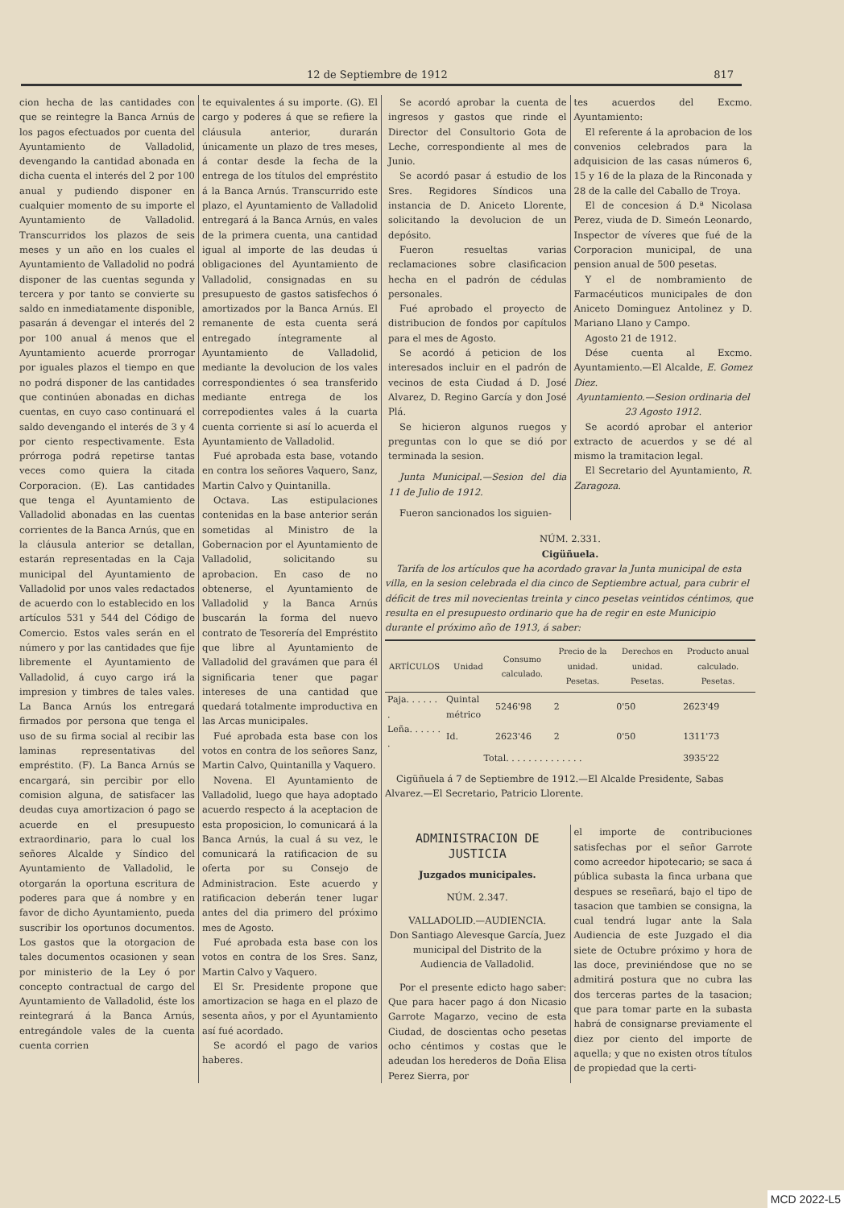12 de Septiembre de 1912 817
cion hecha de las cantidades con que se reintegre la Banca Arnús de los pagos efectuados por cuenta del Ayuntamiento de Valladolid, devengando la cantidad abonada en dicha cuenta el interés del 2 por 100 anual y pudiendo disponer en cualquier momento de su importe el Ayuntamiento de Valladolid. Transcurridos los plazos de seis meses y un año en los cuales el Ayuntamiento de Valladolid no podrá disponer de las cuentas segunda y tercera y por tanto se convierte su saldo en inmediatamente disponible, pasarán á devengar el interés del 2 por 100 anual á menos que el Ayuntamiento acuerde prorrogar por iguales plazos el tiempo en que no podrá disponer de las cantidades que continúen abonadas en dichas cuentas, en cuyo caso continuará el saldo devengando el interés de 3 y 4 por ciento respectivamente. Esta prórroga podrá repetirse tantas veces como quiera la citada Corporacion. (E). Las cantidades que tenga el Ayuntamiento de Valladolid abonadas en las cuentas corrientes de la Banca Arnús, que en la cláusula anterior se detallan, estarán representadas en la Caja municipal del Ayuntamiento de Valladolid por unos vales redactados de acuerdo con lo establecido en los artículos 531 y 544 del Código de Comercio. Estos vales serán en el número y por las cantidades que fije libremente el Ayuntamiento de Valladolid, á cuyo cargo irá la impresion y timbres de tales vales. La Banca Arnús los entregará firmados por persona que tenga el uso de su firma social al recibir las laminas representativas del empréstito. (F). La Banca Arnús se encargará, sin percibir por ello comision alguna, de satisfacer las deudas cuya amortizacion ó pago se acuerde en el presupuesto extraordinario, para lo cual los señores Alcalde y Síndico del Ayuntamiento de Valladolid, le otorgarán la oportuna escritura de poderes para que á nombre y en favor de dicho Ayuntamiento, pueda suscribir los oportunos documentos. Los gastos que la otorgacion de tales documentos ocasionen y sean por ministerio de la Ley ó por concepto contractual de cargo del Ayuntamiento de Valladolid, éste los reintegrará á la Banca Arnús, entregándole vales de la cuenta cuenta corrien
te equivalentes á su importe. (G). El cargo y poderes á que se refiere la cláusula anterior, durarán únicamente un plazo de tres meses, á contar desde la fecha de la entrega de los títulos del empréstito á la Banca Arnús. Transcurrido este plazo, el Ayuntamiento de Valladolid entregará á la Banca Arnús, en vales de la primera cuenta, una cantidad igual al importe de las deudas ú obligaciones del Ayuntamiento de Valladolid, consignadas en su presupuesto de gastos satisfechos ó amortizados por la Banca Arnús. El remanente de esta cuenta será entregado íntegramente al Ayuntamiento de Valladolid, mediante la devolucion de los vales correspondientes ó sea transferido mediante entrega de los correpodientes vales á la cuarta cuenta corriente si así lo acuerda el Ayuntamiento de Valladolid.
Fué aprobada esta base, votando en contra los señores Vaquero, Sanz, Martin Calvo y Quintanilla.
Octava. Las estipulaciones contenidas en la base anterior serán sometidas al Ministro de la Gobernacion por el Ayuntamiento de Valladolid, solicitando su aprobacion. En caso de no obtenerse, el Ayuntamiento de Valladolid y la Banca Arnús buscarán la forma del nuevo contrato de Tesorería del Empréstito que libre al Ayuntamiento de Valladolid del gravámen que para él significaria tener que pagar intereses de una cantidad que quedará totalmente improductiva en las Arcas municipales.
Fué aprobada esta base con los votos en contra de los señores Sanz, Martin Calvo, Quintanilla y Vaquero.
Novena. El Ayuntamiento de Valladolid, luego que haya adoptado acuerdo respecto á la aceptacion de esta proposicion, lo comunicará á la Banca Arnús, la cual á su vez, le comunicará la ratificacion de su oferta por su Consejo de Administracion. Este acuerdo y ratificacion deberán tener lugar antes del dia primero del próximo mes de Agosto.
Fué aprobada esta base con los votos en contra de los Sres. Sanz, Martin Calvo y Vaquero.
El Sr. Presidente propone que amortizacion se haga en el plazo de sesenta años, y por el Ayuntamiento así fué acordado.
Se acordó el pago de varios haberes.
Se acordó aprobar la cuenta de ingresos y gastos que rinde el Director del Consultorio Gota de Leche, correspondiente al mes de Junio.
Se acordó pasar á estudio de los Sres. Regidores Síndicos una instancia de D. Aniceto Llorente, solicitando la devolucion de un depósito.
Fueron resueltas varias reclamaciones sobre clasificacion hecha en el padrón de cédulas personales.
Fué aprobado el proyecto de distribucion de fondos por capítulos para el mes de Agosto.
Se acordó á peticion de los interesados incluir en el padrón de vecinos de esta Ciudad á D. José Alvarez, D. Regino García y don José Plá.
Se hicieron algunos ruegos y preguntas con lo que se dió por terminada la sesion.
Junta Municipal.—Sesion del dia 11 de Julio de 1912.
Fueron sancionados los siguien-
tes acuerdos del Excmo. Ayuntamiento:
El referente á la aprobacion de los convenios celebrados para la adquisicion de las casas números 6, 15 y 16 de la plaza de la Rinconada y 28 de la calle del Caballo de Troya.
El de concesion á D.ª Nicolasa Perez, viuda de D. Simeón Leonardo, Inspector de víveres que fué de la Corporacion municipal, de una pension anual de 500 pesetas.
Y el de nombramiento de Farmacéuticos municipales de don Aniceto Dominguez Antolinez y D. Mariano Llano y Campo.
Agosto 21 de 1912.
Dése cuenta al Excmo. Ayuntamiento.—El Alcalde, E. Gomez Diez.
Ayuntamiento.—Sesion ordinaria del 23 Agosto 1912.
Se acordó aprobar el anterior extracto de acuerdos y se dé al mismo la tramitacion legal.
El Secretario del Ayuntamiento, R. Zaragoza.
NÚM. 2.331.
Cigüñuela.
Tarifa de los artículos que ha acordado gravar la Junta municipal de esta villa, en la sesion celebrada el dia cinco de Septiembre actual, para cubrir el déficit de tres mil novecientas treinta y cinco pesetas veintidos céntimos, que resulta en el presupuesto ordinario que ha de regir en este Municipio durante el próximo año de 1913, á saber:
| ARTÍCULOS | Unidad | Consumo calculado. | Precio de la unidad. Pesetas. | Derechos en unidad. Pesetas. | Producto anual calculado. Pesetas. |
| --- | --- | --- | --- | --- | --- |
| Paja. . . . . . . | Quintal métrico | 5246'98 | 2 | 0'50 | 2623'49 |
| Leña. . . . . . . | Id. | 2623'46 | 2 | 0'50 | 1311'73 |
| Total. . . . . . . . . . . . . . | | | | | 3935'22 |
Cigüñuela á 7 de Septiembre de 1912.—El Alcalde Presidente, Sabas Alvarez.—El Secretario, Patricio Llorente.
ADMINISTRACION DE JUSTICIA
Juzgados municipales.
NÚM. 2.347.
VALLADOLID.—AUDIENCIA.
Don Santiago Alevesque García, Juez municipal del Distrito de la Audiencia de Valladolid.
Por el presente edicto hago saber: Que para hacer pago á don Nicasio Garrote Magarzo, vecino de esta Ciudad, de doscientas ocho pesetas ocho céntimos y costas que le adeudan los herederos de Doña Elisa Perez Sierra, por
el importe de contribuciones satisfechas por el señor Garrote como acreedor hipotecario; se saca á pública subasta la finca urbana que despues se reseñará, bajo el tipo de tasacion que tambien se consigna, la cual tendrá lugar ante la Sala Audiencia de este Juzgado el dia siete de Octubre próximo y hora de las doce, previniéndose que no se admitirá postura que no cubra las dos terceras partes de la tasacion; que para tomar parte en la subasta habrá de consignarse previamente el diez por ciento del importe de aquella; y que no existen otros títulos de propiedad que la certi-
MCD 2022-L5